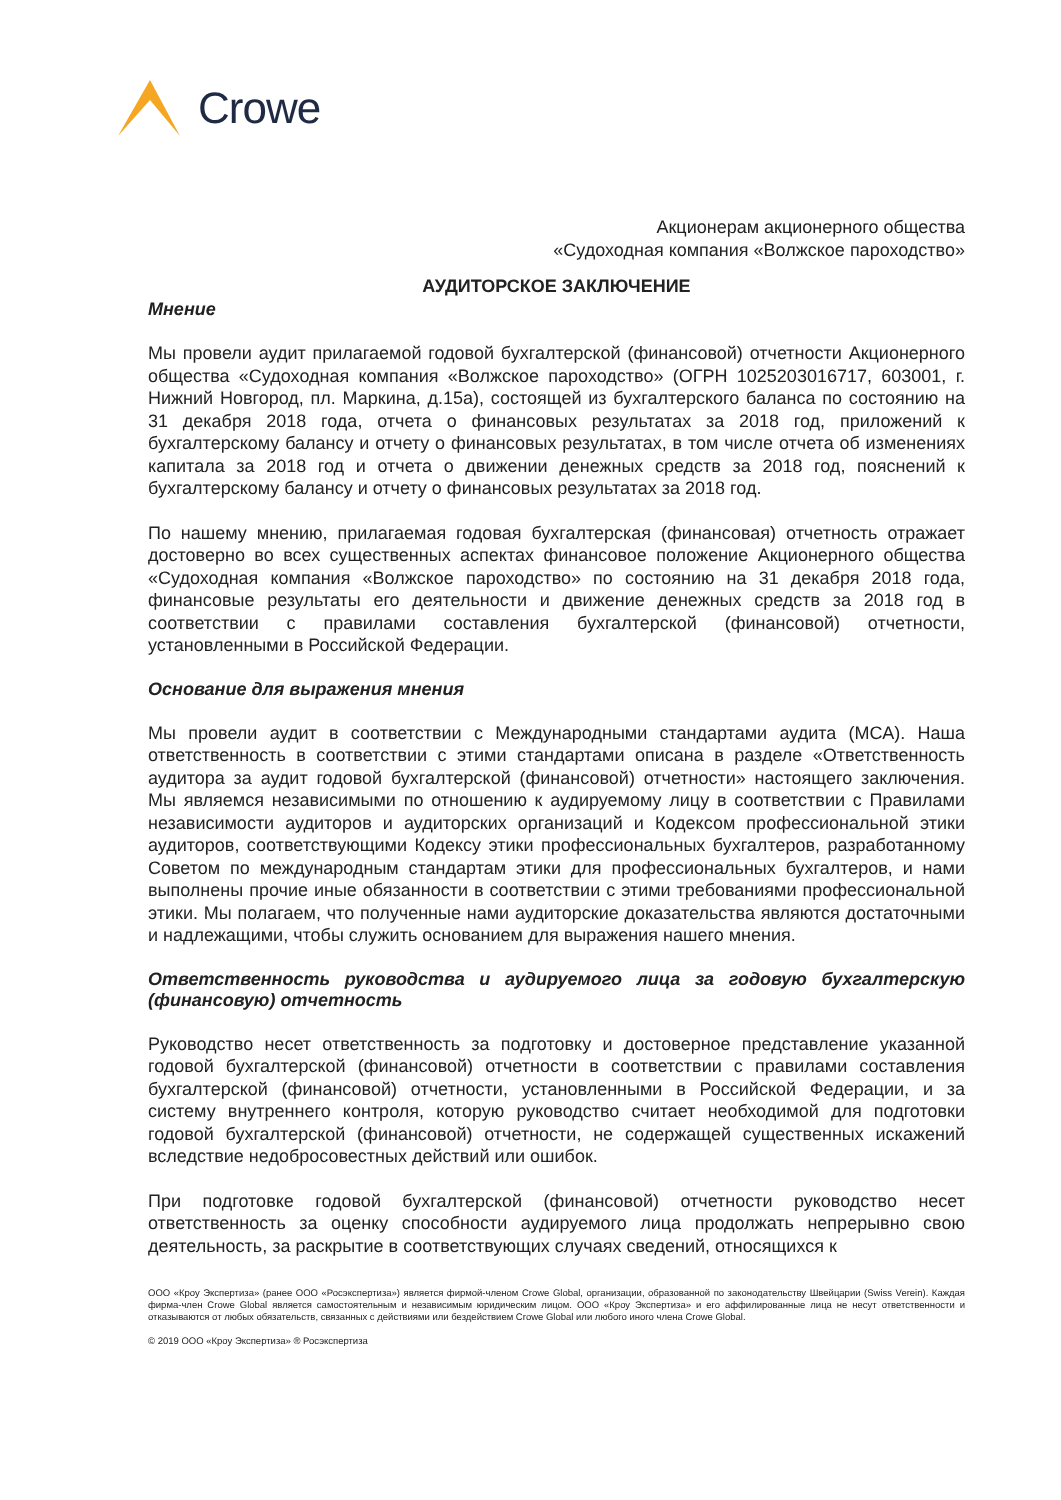Crowe
Акционерам акционерного общества
«Судоходная компания «Волжское пароходство»
АУДИТОРСКОЕ ЗАКЛЮЧЕНИЕ
Мнение
Мы провели аудит прилагаемой годовой бухгалтерской (финансовой) отчетности Акционерного общества «Судоходная компания «Волжское пароходство» (ОГРН 1025203016717, 603001, г. Нижний Новгород, пл. Маркина, д.15а), состоящей из бухгалтерского баланса по состоянию на 31 декабря 2018 года, отчета о финансовых результатах за 2018 год, приложений к бухгалтерскому балансу и отчету о финансовых результатах, в том числе отчета об изменениях капитала за 2018 год и отчета о движении денежных средств за 2018 год, пояснений к бухгалтерскому балансу и отчету о финансовых результатах за 2018 год.
По нашему мнению, прилагаемая годовая бухгалтерская (финансовая) отчетность отражает достоверно во всех существенных аспектах финансовое положение Акционерного общества «Судоходная компания «Волжское пароходство» по состоянию на 31 декабря 2018 года, финансовые результаты его деятельности и движение денежных средств за 2018 год в соответствии с правилами составления бухгалтерской (финансовой) отчетности, установленными в Российской Федерации.
Основание для выражения мнения
Мы провели аудит в соответствии с Международными стандартами аудита (МСА). Наша ответственность в соответствии с этими стандартами описана в разделе «Ответственность аудитора за аудит годовой бухгалтерской (финансовой) отчетности» настоящего заключения. Мы являемся независимыми по отношению к аудируемому лицу в соответствии с Правилами независимости аудиторов и аудиторских организаций и Кодексом профессиональной этики аудиторов, соответствующими Кодексу этики профессиональных бухгалтеров, разработанному Советом по международным стандартам этики для профессиональных бухгалтеров, и нами выполнены прочие иные обязанности в соответствии с этими требованиями профессиональной этики. Мы полагаем, что полученные нами аудиторские доказательства являются достаточными и надлежащими, чтобы служить основанием для выражения нашего мнения.
Ответственность руководства и аудируемого лица за годовую бухгалтерскую (финансовую) отчетность
Руководство несет ответственность за подготовку и достоверное представление указанной годовой бухгалтерской (финансовой) отчетности в соответствии с правилами составления бухгалтерской (финансовой) отчетности, установленными в Российской Федерации, и за систему внутреннего контроля, которую руководство считает необходимой для подготовки годовой бухгалтерской (финансовой) отчетности, не содержащей существенных искажений вследствие недобросовестных действий или ошибок.
При подготовке годовой бухгалтерской (финансовой) отчетности руководство несет ответственность за оценку способности аудируемого лица продолжать непрерывно свою деятельность, за раскрытие в соответствующих случаях сведений, относящихся к
ООО «Кроу Экспертиза» (ранее ООО «Росэкспертиза») является фирмой-членом Crowe Global, организации, образованной по законодательству Швейцарии (Swiss Verein). Каждая фирма-член Crowe Global является самостоятельным и независимым юридическим лицом. ООО «Кроу Экспертиза» и его аффилированные лица не несут ответственности и отказываются от любых обязательств, связанных с действиями или бездействием Crowe Global или любого иного члена Crowe Global.
© 2019 ООО «Кроу Экспертиза» ® Росэкспертиза